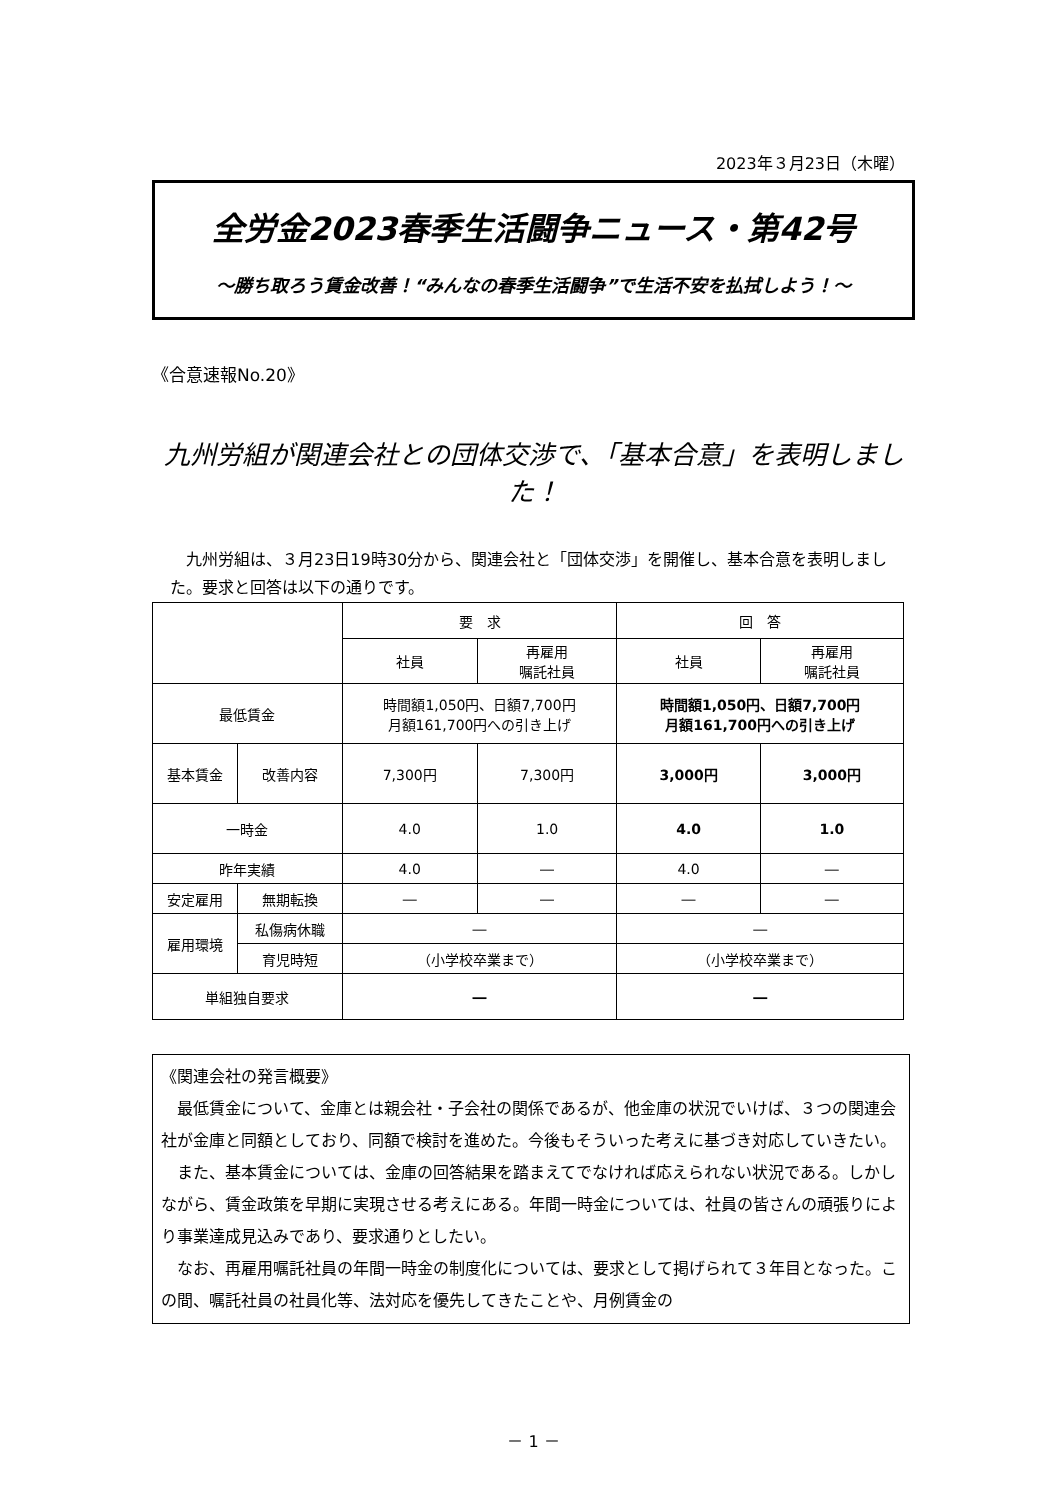2023年３月23日（木曜）
全労金2023春季生活闘争ニュース・第42号
～勝ち取ろう賃金改善！“みんなの春季生活闘争”で生活不安を払拭しよう！～
《合意速報No.20》
九州労組が関連会社との団体交渉で、「基本合意」を表明しました！
九州労組は、３月23日19時30分から、関連会社と「団体交渉」を開催し、基本合意を表明しました。要求と回答は以下の通りです。
| | | 要 求 | | 回 答 | |
| | | 社員 | 再雇用 嘱託社員 | 社員 | 再雇用 嘱託社員 |
| 最低賃金 | | 時間額1,050円、日額7,700円 月額161,700円への引き上げ | | 時間額1,050円、日額7,700円 月額161,700円への引き上げ | |
| 基本賃金 | 改善内容 | 7,300円 | 7,300円 | 3,000円 | 3,000円 |
| 一時金 | | 4.0 | 1.0 | 4.0 | 1.0 |
| 昨年実績 | | 4.0 | ― | 4.0 | ― |
| 安定雇用 | 無期転換 | ― | ― | ― | ― |
| 雇用環境 | 私傷病休職 | ― | | ― | |
| | 育児時短 | （小学校卒業まで） | | （小学校卒業まで） | |
| 単組独自要求 | | ― | | ― | |
《関連会社の発言概要》
最低賃金について、金庫とは親会社・子会社の関係であるが、他金庫の状況でいけば、３つの関連会社が金庫と同額としており、同額で検討を進めた。今後もそういった考えに基づき対応していきたい。
また、基本賃金については、金庫の回答結果を踏まえてでなければ応えられない状況である。しかしながら、賃金政策を早期に実現させる考えにある。年間一時金については、社員の皆さんの頑張りにより事業達成見込みであり、要求通りとしたい。
なお、再雇用嘱託社員の年間一時金の制度化については、要求として掲げられて３年目となった。この間、嘱託社員の社員化等、法対応を優先してきたことや、月例賃金の
－ 1 －